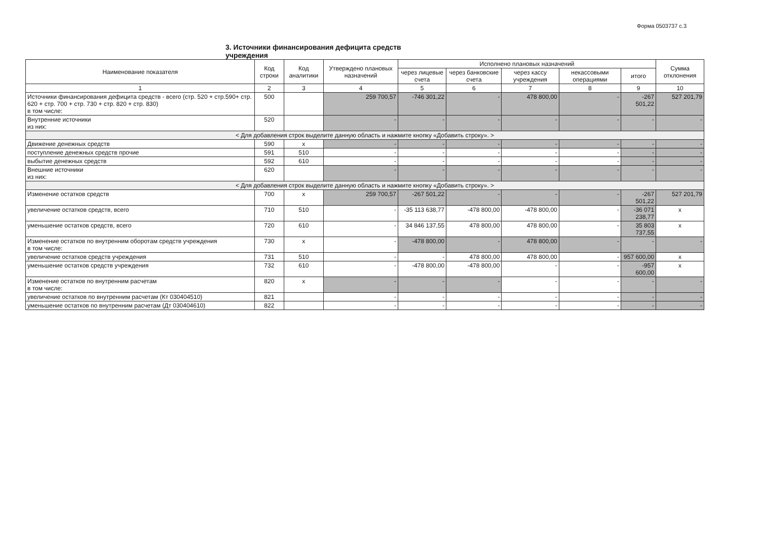Форма 0503737 с.3
3. Источники финансирования дефицита средств учреждения
| Наименование показателя | Код строки | Код аналитики | Утверждено плановых назначений | Исполнено плановых назначений | | | | | Сумма отклонения |
| --- | --- | --- | --- | --- | --- | --- | --- | --- | --- |
| | | | | через лицевые счета | через банковские счета | через кассу учреждения | некассовыми операциями | итого | |
| 1 | 2 | 3 | 4 | 5 | 6 | 7 | 8 | 9 | 10 |
| Источники финансирования дефицита средств - всего (стр. 520 + стр.590+ стр. 620 + стр. 700 + стр. 730 + стр. 820 + стр. 830) в том числе: | 500 | | 259 700,57 | -746 301,22 | - | 478 800,00 | - | -267 501,22 | 527 201,79 |
| Внутренние источники из них: | 520 | | - | - | - | - | - | - | - |
| < Для добавления строк выделите данную область и нажмите кнопку «Добавить строку». > | | | | | | | | | |
| Движение денежных средств | 590 | x | - | - | - | - | - | - | - |
| поступление денежных средств прочие | 591 | 510 | - | - | - | - | - | - | - |
| выбытие денежных средств | 592 | 610 | - | - | - | - | - | - | - |
| Внешние источники из них: | 620 | | - | - | - | - | - | - | - |
| < Для добавления строк выделите данную область и нажмите кнопку «Добавить строку». > | | | | | | | | | |
| Изменение остатков средств | 700 | x | 259 700,57 | -267 501,22 | - | - | - | -267 501,22 | 527 201,79 |
| увеличение остатков средств, всего | 710 | 510 | - | -35 113 638,77 | -478 800,00 | -478 800,00 | - | -36 071 238,77 | x |
| уменьшение остатков средств, всего | 720 | 610 | - | 34 846 137,55 | 478 800,00 | 478 800,00 | - | 35 803 737,55 | x |
| Изменение остатков по внутренним оборотам средств учреждения в том числе: | 730 | x | - | -478 800,00 | - | 478 800,00 | - | - | - |
| увеличение остатков средств учреждения | 731 | 510 | - | - | 478 800,00 | 478 800,00 | - | 957 600,00 | x |
| уменьшение остатков средств учреждения | 732 | 610 | - | -478 800,00 | -478 800,00 | - | - | -957 600,00 | x |
| Изменение остатков по внутренним расчетам в том числе: | 820 | x | - | - | - | - | - | - | - |
| увеличение остатков по внутренним расчетам (Кт 030404510) | 821 | | - | - | - | - | - | - | - |
| уменьшение остатков по внутренним расчетам (Дт 030404610) | 822 | | - | - | - | - | - | - | - |